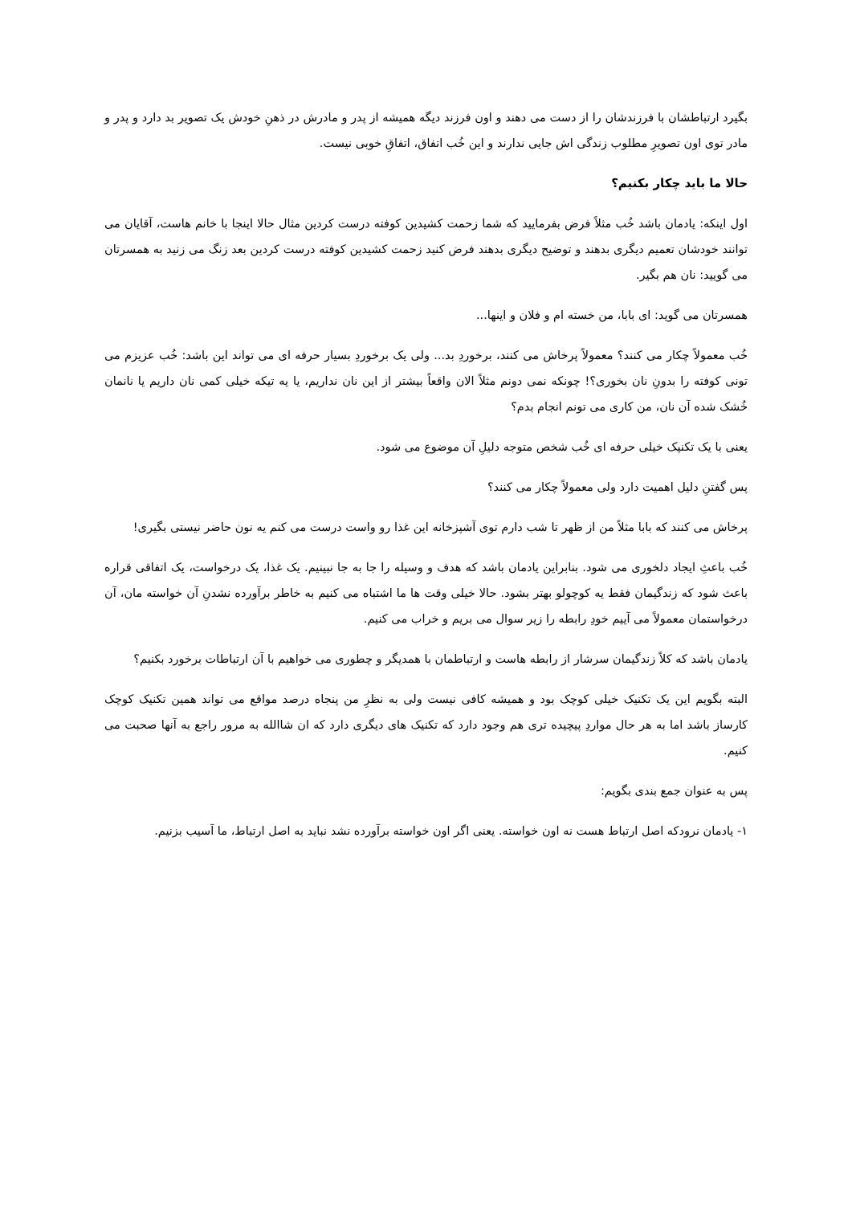بگیرد ارتباطشان با فرزندشان را از دست می دهند و اون فرزند دیگه همیشه از پدر و مادرش در ذهنِ خودش یک تصویر بد دارد و پدر و مادر توی اون تصویرِ مطلوب زندگی اش جایی ندارند و این خُب اتفاق، اتفاقِ خوبی نیست.
حالا ما باید چکار بکنیم؟
اول اینکه: یادمان باشد خُب مثلاً فرض بفرمایید که شما زحمت کشیدین کوفته درست کردین مثال حالا اینجا با خانم هاست، آقایان می توانند خودشان تعمیم دیگری بدهند و توضیح دیگری بدهند فرض کنید زحمت کشیدین کوفته درست کردین بعد زنگ می زنید به همسرتان می گویید: نان هم بگیر.
همسرتان می گوید: ای بابا، من خسته ام و فلان و اینها...
خُب معمولاً چکار می کنند؟ معمولاً پرخاش می کنند، برخوردِ بد... ولی یک برخوردِ بسیار حرفه ای می تواند این باشد: خُب عزیزم می تونی کوفته را بدونِ نان بخوری؟! چونکه نمی دونم مثلاً الان واقعاً بیشتر از این نان نداریم، یا یه تیکه خیلی کمی نان داریم یا نانمان خُشک شده آن نان، من کاری می تونم انجام بدم؟
یعنی با یک تکنیک خیلی حرفه ای خُب شخص متوجه دلیلِ آن موضوع می شود.
پس گفتنِ دلیل اهمیت دارد ولی معمولاً چکار می کنند؟
پرخاش می کنند که بابا مثلاً من از ظهر تا شب دارم توی آشپزخانه این غذا رو واست درست می کنم یه نون حاضر نیستی بگیری!
خُب باعثِ ایجاد دلخوری می شود. بنابراین یادمان باشد که هدف و وسیله را جا به جا نبینیم. یک غذا، یک درخواست، یک اتفاقی قراره باعث شود که زندگیمان فقط یه کوچولو بهتر بشود. حالا خیلی وقت ها ما اشتباه می کنیم به خاطر برآورده نشدنِ آن خواسته مان، آن درخواستمان معمولاً می آییم خودِ رابطه را زیر سوال می بریم و خراب می کنیم.
یادمان باشد که کلاً زندگیمان سرشار از رابطه هاست و ارتباطمان با همدیگر و چطوری می خواهیم با آن ارتباطات برخورد بکنیم؟
البته بگویم این یک تکنیک خیلی کوچک بود و همیشه کافی نیست ولی به نظرِ من پنجاه درصد مواقع می تواند همین تکنیک کوچک کارساز باشد اما به هر حال مواردِ پیچیده تری هم وجود دارد که تکنیک های دیگری دارد که ان شاالله به مرور راجع به آنها صحبت می کنیم.
پس به عنوان جمع بندی بگویم:
۱- یادمان نرودکه اصل ارتباط هست نه اون خواسته. یعنی اگر اون خواسته برآورده نشد نباید به اصل ارتباط، ما آسیب بزنیم.